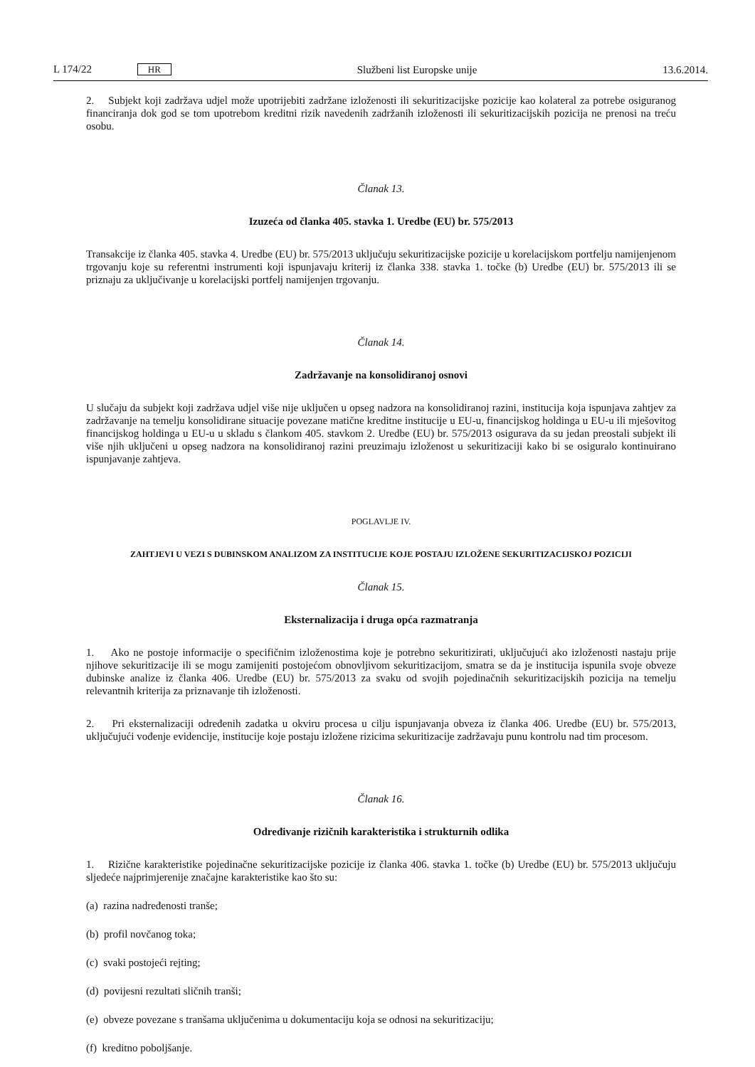L 174/22 HR Službeni list Europske unije 13.6.2014.
2. Subjekt koji zadržava udjel može upotrijebiti zadržane izloženosti ili sekuritizacijske pozicije kao kolateral za potrebe osiguranog financiranja dok god se tom upotrebom kreditni rizik navedenih zadržanih izloženosti ili sekuritizacijskih pozicija ne prenosi na treću osobu.
Članak 13.
Izuzeća od članka 405. stavka 1. Uredbe (EU) br. 575/2013
Transakcije iz članka 405. stavka 4. Uredbe (EU) br. 575/2013 uključuju sekuritizacijske pozicije u korelacijskom portfelju namijenjenom trgovanju koje su referentni instrumenti koji ispunjavaju kriterij iz članka 338. stavka 1. točke (b) Uredbe (EU) br. 575/2013 ili se priznaju za uključivanje u korelacijski portfelj namijenjen trgovanju.
Članak 14.
Zadržavanje na konsolidiranoj osnovi
U slučaju da subjekt koji zadržava udjel više nije uključen u opseg nadzora na konsolidiranoj razini, institucija koja ispunjava zahtjev za zadržavanje na temelju konsolidirane situacije povezane matične kreditne institucije u EU-u, financijskog holdinga u EU-u ili mješovitog financijskog holdinga u EU-u u skladu s člankom 405. stavkom 2. Uredbe (EU) br. 575/2013 osigurava da su jedan preostali subjekt ili više njih uključeni u opseg nadzora na konsolidiranoj razini preuzimaju izloženost u sekuritizaciji kako bi se osiguralo kontinuirano ispunjavanje zahtjeva.
POGLAVLJE IV.
ZAHTJEVI U VEZI S DUBINSKOM ANALIZOM ZA INSTITUCIJE KOJE POSTAJU IZLOŽENE SEKURITIZACIJSKOJ POZICIJI
Članak 15.
Eksternalizacija i druga opća razmatranja
1. Ako ne postoje informacije o specifičnim izloženostima koje je potrebno sekuritizirati, uključujući ako izloženosti nastaju prije njihove sekuritizacije ili se mogu zamijeniti postojećom obnovljivom sekuritizacijom, smatra se da je institucija ispunila svoje obveze dubinske analize iz članka 406. Uredbe (EU) br. 575/2013 za svaku od svojih pojedinačnih sekuritizacijskih pozicija na temelju relevantnih kriterija za priznavanje tih izloženosti.
2. Pri eksternalizaciji određenih zadatka u okviru procesa u cilju ispunjavanja obveza iz članka 406. Uredbe (EU) br. 575/2013, uključujući vođenje evidencije, institucije koje postaju izložene rizicima sekuritizacije zadržavaju punu kontrolu nad tim procesom.
Članak 16.
Određivanje rizičnih karakteristika i strukturnih odlika
1. Rizične karakteristike pojedinačne sekuritizacijske pozicije iz članka 406. stavka 1. točke (b) Uredbe (EU) br. 575/2013 uključuju sljedeće najprimjerenije značajne karakteristike kao što su:
(a) razina nadređenosti tranše;
(b) profil novčanog toka;
(c) svaki postojeći rejting;
(d) povijesni rezultati sličnih tranši;
(e) obveze povezane s tranšama uključenima u dokumentaciju koja se odnosi na sekuritizaciju;
(f) kreditno poboljšanje.